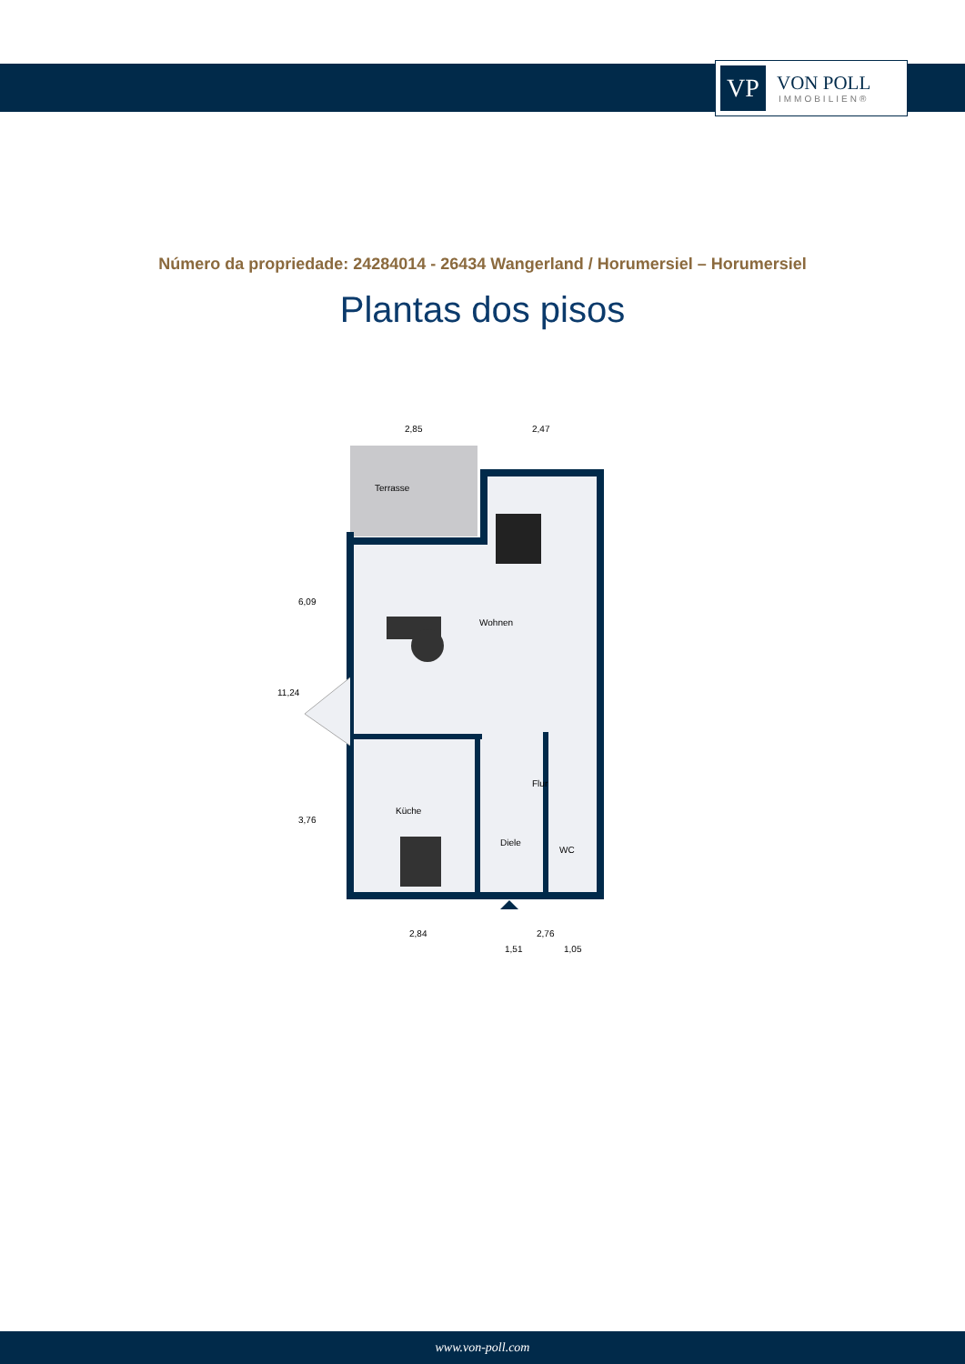VP
VON POLL
IMMOBILIEN®
Número da propriedade: 24284014 - 26434 Wangerland / Horumersiel – Horumersiel
Plantas dos pisos
Terrasse
Wohnen
Flur
Küche
Diele
WC
2,85
2,47
2,84
2,76
1,51
1,05
11,24
6,09
3,76
www.von-poll.com